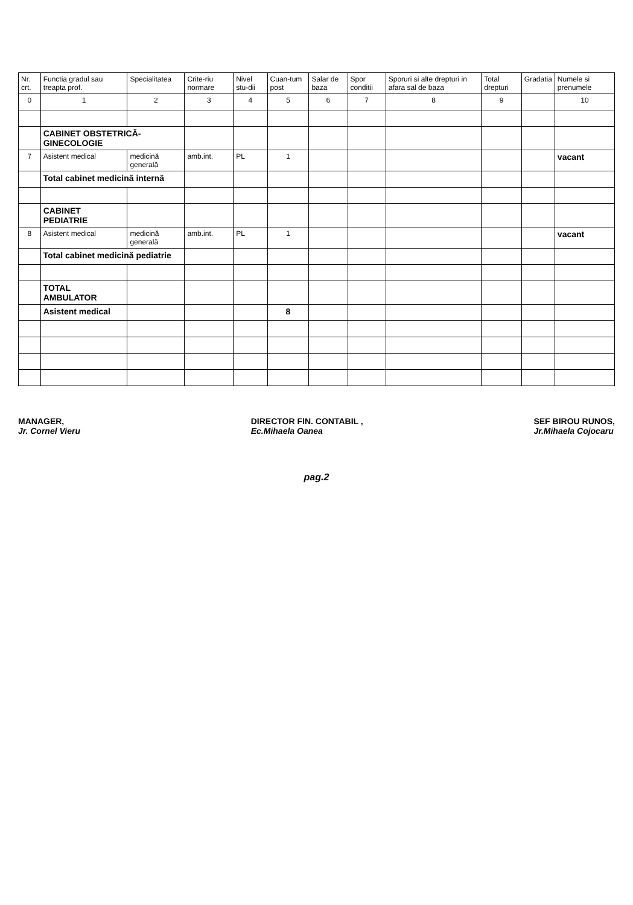| Nr. crt. | Functia gradul sau treapta prof. | Specialitatea | Crite-riu normare | Nivel stu-dii | Cuan-tum post | Salar de baza | Spor conditii | Sporuri si alte drepturi in afara sal de baza | Total drepturi | Gradatia | Numele si prenumele |
| --- | --- | --- | --- | --- | --- | --- | --- | --- | --- | --- | --- |
| 0 | 1 | 2 | 3 | 4 | 5 | 6 | 7 | 8 | 9 | | 10 |
| | CABINET OBSTETRICĂ-GINECOLOGIE | | | | | | | | | | |
| 7 | Asistent medical | medicină generală | amb.int. | PL | 1 | | | | | | vacant |
| | Total cabinet medicină internă | | | | | | | | | | |
| | CABINET PEDIATRIE | | | | | | | | | | |
| 8 | Asistent medical | medicină generală | amb.int. | PL | 1 | | | | | | vacant |
| | Total cabinet medicină pediatrie | | | | | | | | | | |
| | TOTAL AMBULATOR | | | | | | | | | | |
| | Asistent medical | | | | 8 | | | | | | |
MANAGER,
Jr. Cornel Vieru
DIRECTOR FIN. CONTABIL ,
Ec.Mihaela Oanea
SEF BIROU RUNOS,
Jr.Mihaela Cojocaru
pag.2